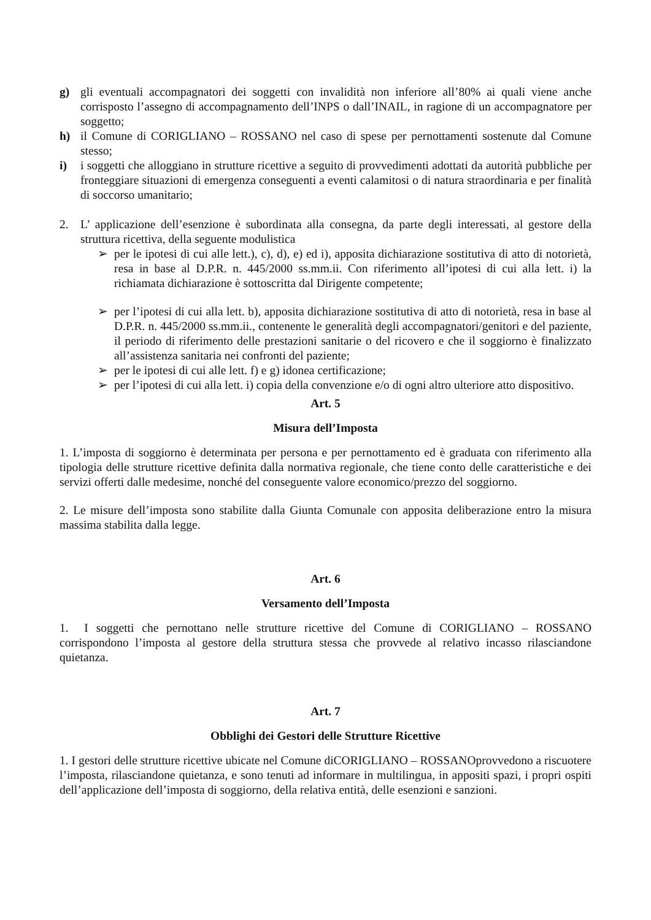g) gli eventuali accompagnatori dei soggetti con invalidità non inferiore all’80% ai quali viene anche corrisposto l’assegno di accompagnamento dell’INPS o dall’INAIL, in ragione di un accompagnatore per soggetto;
h) il Comune di CORIGLIANO – ROSSANO nel caso di spese per pernottamenti sostenute dal Comune stesso;
i) i soggetti che alloggiano in strutture ricettive a seguito di provvedimenti adottati da autorità pubbliche per fronteggiare situazioni di emergenza conseguenti a eventi calamitosi o di natura straordinaria e per finalità di soccorso umanitario;
2. L’ applicazione dell’esenzione è subordinata alla consegna, da parte degli interessati, al gestore della struttura ricettiva, della seguente modulistica
➢ per le ipotesi di cui alle lett.), c), d), e) ed i), apposita dichiarazione sostitutiva di atto di notorietà, resa in base al D.P.R. n. 445/2000 ss.mm.ii. Con riferimento all’ipotesi di cui alla lett. i) la richiamata dichiarazione è sottoscritta dal Dirigente competente;
➢ per l’ipotesi di cui alla lett. b), apposita dichiarazione sostitutiva di atto di notorietà, resa in base al D.P.R. n. 445/2000 ss.mm.ii., contenente le generalità degli accompagnatori/genitori e del paziente, il periodo di riferimento delle prestazioni sanitarie o del ricovero e che il soggiorno è finalizzato all’assistenza sanitaria nei confronti del paziente;
➢ per le ipotesi di cui alle lett. f) e g) idonea certificazione;
➢ per l’ipotesi di cui alla lett. i) copia della convenzione e/o di ogni altro ulteriore atto dispositivo.
Art. 5
Misura dell’Imposta
1. L’imposta di soggiorno è determinata per persona e per pernottamento ed è graduata con riferimento alla tipologia delle strutture ricettive definita dalla normativa regionale, che tiene conto delle caratteristiche e dei servizi offerti dalle medesime, nonché del conseguente valore economico/prezzo del soggiorno.
2. Le misure dell’imposta sono stabilite dalla Giunta Comunale con apposita deliberazione entro la misura massima stabilita dalla legge.
Art. 6
Versamento dell’Imposta
1. I soggetti che pernottano nelle strutture ricettive del Comune di CORIGLIANO – ROSSANO corrispondono l’imposta al gestore della struttura stessa che provvede al relativo incasso rilasciandone quietanza.
Art. 7
Obblighi dei Gestori delle Strutture Ricettive
1. I gestori delle strutture ricettive ubicate nel Comune diCORIGLIANO – ROSSANOprovvedono a riscuotere l’imposta, rilasciandone quietanza, e sono tenuti ad informare in multilingua, in appositi spazi, i propri ospiti dell’applicazione dell’imposta di soggiorno, della relativa entità, delle esenzioni e sanzioni.